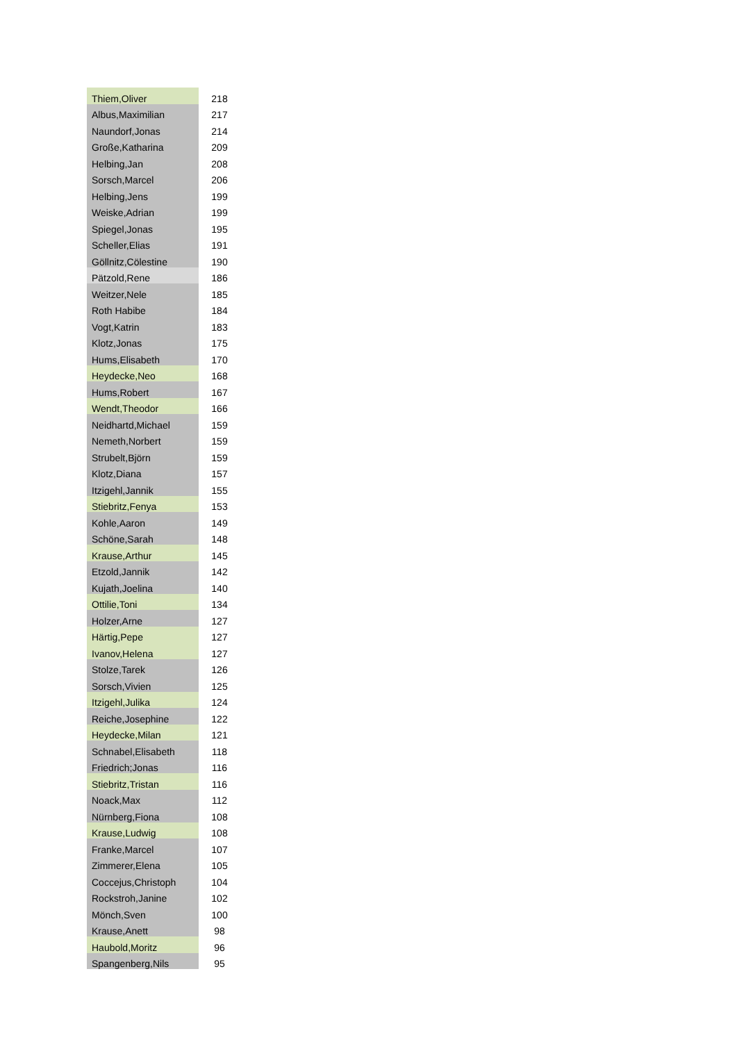| Thiem,Oliver | 218 |
| Albus,Maximilian | 217 |
| Naundorf,Jonas | 214 |
| Große,Katharina | 209 |
| Helbing,Jan | 208 |
| Sorsch,Marcel | 206 |
| Helbing,Jens | 199 |
| Weiske,Adrian | 199 |
| Spiegel,Jonas | 195 |
| Scheller,Elias | 191 |
| Göllnitz,Cölestine | 190 |
| Pätzold,Rene | 186 |
| Weitzer,Nele | 185 |
| Roth Habibe | 184 |
| Vogt,Katrin | 183 |
| Klotz,Jonas | 175 |
| Hums,Elisabeth | 170 |
| Heydecke,Neo | 168 |
| Hums,Robert | 167 |
| Wendt,Theodor | 166 |
| Neidhartd,Michael | 159 |
| Nemeth,Norbert | 159 |
| Strubelt,Björn | 159 |
| Klotz,Diana | 157 |
| Itzigehl,Jannik | 155 |
| Stiebritz,Fenya | 153 |
| Kohle,Aaron | 149 |
| Schöne,Sarah | 148 |
| Krause,Arthur | 145 |
| Etzold,Jannik | 142 |
| Kujath,Joelina | 140 |
| Ottilie,Toni | 134 |
| Holzer,Arne | 127 |
| Härtig,Pepe | 127 |
| Ivanov,Helena | 127 |
| Stolze,Tarek | 126 |
| Sorsch,Vivien | 125 |
| Itzigehl,Julika | 124 |
| Reiche,Josephine | 122 |
| Heydecke,Milan | 121 |
| Schnabel,Elisabeth | 118 |
| Friedrich;Jonas | 116 |
| Stiebritz,Tristan | 116 |
| Noack,Max | 112 |
| Nürnberg,Fiona | 108 |
| Krause,Ludwig | 108 |
| Franke,Marcel | 107 |
| Zimmerer,Elena | 105 |
| Coccejus,Christoph | 104 |
| Rockstroh,Janine | 102 |
| Mönch,Sven | 100 |
| Krause,Anett | 98 |
| Haubold,Moritz | 96 |
| Spangenberg,Nils | 95 |